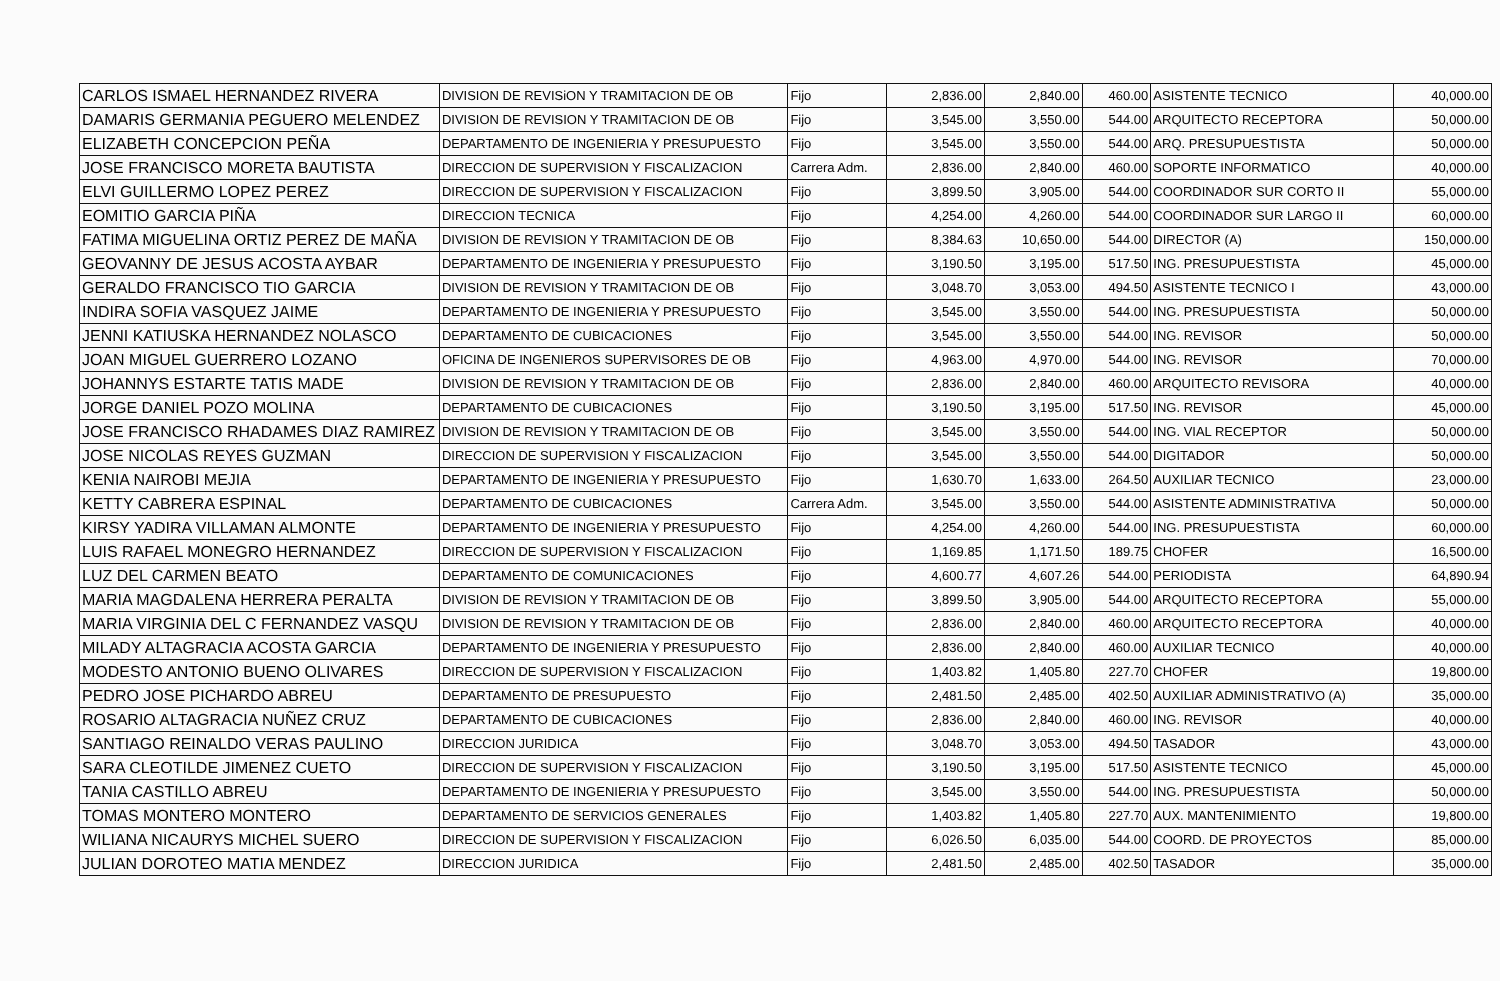| CARLOS ISMAEL HERNANDEZ RIVERA | DIVISION DE REVISiON Y TRAMITACION DE OB | Fijo | 2,836.00 | 2,840.00 | 460.00 | ASISTENTE TECNICO | 40,000.00 |
| DAMARIS GERMANIA PEGUERO MELENDEZ | DIVISION DE REVISION Y TRAMITACION DE OB | Fijo | 3,545.00 | 3,550.00 | 544.00 | ARQUITECTO RECEPTORA | 50,000.00 |
| ELIZABETH CONCEPCION PEÑA | DEPARTAMENTO DE INGENIERIA Y PRESUPUESTO | Fijo | 3,545.00 | 3,550.00 | 544.00 | ARQ. PRESUPUESTISTA | 50,000.00 |
| JOSE FRANCISCO MORETA BAUTISTA | DIRECCION DE SUPERVISION Y FISCALIZACION | Carrera Adm. | 2,836.00 | 2,840.00 | 460.00 | SOPORTE INFORMATICO | 40,000.00 |
| ELVI GUILLERMO LOPEZ PEREZ | DIRECCION DE SUPERVISION Y FISCALIZACION | Fijo | 3,899.50 | 3,905.00 | 544.00 | COORDINADOR SUR CORTO II | 55,000.00 |
| EOMITIO GARCIA PIÑA | DIRECCION TECNICA | Fijo | 4,254.00 | 4,260.00 | 544.00 | COORDINADOR SUR LARGO II | 60,000.00 |
| FATIMA MIGUELINA ORTIZ PEREZ DE MAÑA | DIVISION DE REVISION Y TRAMITACION DE OB | Fijo | 8,384.63 | 10,650.00 | 544.00 | DIRECTOR (A) | 150,000.00 |
| GEOVANNY DE JESUS ACOSTA AYBAR | DEPARTAMENTO DE INGENIERIA Y PRESUPUESTO | Fijo | 3,190.50 | 3,195.00 | 517.50 | ING. PRESUPUESTISTA | 45,000.00 |
| GERALDO FRANCISCO TIO GARCIA | DIVISION DE REVISION Y TRAMITACION DE OB | Fijo | 3,048.70 | 3,053.00 | 494.50 | ASISTENTE TECNICO I | 43,000.00 |
| INDIRA SOFIA VASQUEZ JAIME | DEPARTAMENTO DE INGENIERIA Y PRESUPUESTO | Fijo | 3,545.00 | 3,550.00 | 544.00 | ING. PRESUPUESTISTA | 50,000.00 |
| JENNI KATIUSKA HERNANDEZ NOLASCO | DEPARTAMENTO DE CUBICACIONES | Fijo | 3,545.00 | 3,550.00 | 544.00 | ING. REVISOR | 50,000.00 |
| JOAN MIGUEL GUERRERO LOZANO | OFICINA DE INGENIEROS SUPERVISORES DE OB | Fijo | 4,963.00 | 4,970.00 | 544.00 | ING. REVISOR | 70,000.00 |
| JOHANNYS ESTARTE TATIS MADE | DIVISION DE REVISION Y TRAMITACION DE OB | Fijo | 2,836.00 | 2,840.00 | 460.00 | ARQUITECTO REVISORA | 40,000.00 |
| JORGE DANIEL POZO MOLINA | DEPARTAMENTO DE CUBICACIONES | Fijo | 3,190.50 | 3,195.00 | 517.50 | ING. REVISOR | 45,000.00 |
| JOSE FRANCISCO RHADAMES DIAZ RAMIREZ | DIVISION DE REVISION Y TRAMITACION DE OB | Fijo | 3,545.00 | 3,550.00 | 544.00 | ING. VIAL RECEPTOR | 50,000.00 |
| JOSE NICOLAS REYES GUZMAN | DIRECCION DE SUPERVISION Y FISCALIZACION | Fijo | 3,545.00 | 3,550.00 | 544.00 | DIGITADOR | 50,000.00 |
| KENIA NAIROBI MEJIA | DEPARTAMENTO DE INGENIERIA Y PRESUPUESTO | Fijo | 1,630.70 | 1,633.00 | 264.50 | AUXILIAR TECNICO | 23,000.00 |
| KETTY CABRERA ESPINAL | DEPARTAMENTO DE CUBICACIONES | Carrera Adm. | 3,545.00 | 3,550.00 | 544.00 | ASISTENTE ADMINISTRATIVA | 50,000.00 |
| KIRSY YADIRA VILLAMAN ALMONTE | DEPARTAMENTO DE INGENIERIA Y PRESUPUESTO | Fijo | 4,254.00 | 4,260.00 | 544.00 | ING. PRESUPUESTISTA | 60,000.00 |
| LUIS RAFAEL MONEGRO HERNANDEZ | DIRECCION DE SUPERVISION Y FISCALIZACION | Fijo | 1,169.85 | 1,171.50 | 189.75 | CHOFER | 16,500.00 |
| LUZ DEL CARMEN BEATO | DEPARTAMENTO DE COMUNICACIONES | Fijo | 4,600.77 | 4,607.26 | 544.00 | PERIODISTA | 64,890.94 |
| MARIA MAGDALENA HERRERA PERALTA | DIVISION DE REVISION Y TRAMITACION DE OB | Fijo | 3,899.50 | 3,905.00 | 544.00 | ARQUITECTO RECEPTORA | 55,000.00 |
| MARIA VIRGINIA DEL C FERNANDEZ VASQU | DIVISION DE REVISION Y TRAMITACION DE OB | Fijo | 2,836.00 | 2,840.00 | 460.00 | ARQUITECTO RECEPTORA | 40,000.00 |
| MILADY ALTAGRACIA ACOSTA GARCIA | DEPARTAMENTO DE INGENIERIA Y PRESUPUESTO | Fijo | 2,836.00 | 2,840.00 | 460.00 | AUXILIAR TECNICO | 40,000.00 |
| MODESTO ANTONIO BUENO OLIVARES | DIRECCION DE SUPERVISION Y FISCALIZACION | Fijo | 1,403.82 | 1,405.80 | 227.70 | CHOFER | 19,800.00 |
| PEDRO JOSE PICHARDO ABREU | DEPARTAMENTO DE PRESUPUESTO | Fijo | 2,481.50 | 2,485.00 | 402.50 | AUXILIAR ADMINISTRATIVO (A) | 35,000.00 |
| ROSARIO ALTAGRACIA NUÑEZ CRUZ | DEPARTAMENTO DE CUBICACIONES | Fijo | 2,836.00 | 2,840.00 | 460.00 | ING. REVISOR | 40,000.00 |
| SANTIAGO REINALDO VERAS PAULINO | DIRECCION JURIDICA | Fijo | 3,048.70 | 3,053.00 | 494.50 | TASADOR | 43,000.00 |
| SARA CLEOTILDE JIMENEZ CUETO | DIRECCION DE SUPERVISION Y FISCALIZACION | Fijo | 3,190.50 | 3,195.00 | 517.50 | ASISTENTE TECNICO | 45,000.00 |
| TANIA CASTILLO ABREU | DEPARTAMENTO DE INGENIERIA Y PRESUPUESTO | Fijo | 3,545.00 | 3,550.00 | 544.00 | ING. PRESUPUESTISTA | 50,000.00 |
| TOMAS MONTERO MONTERO | DEPARTAMENTO DE SERVICIOS GENERALES | Fijo | 1,403.82 | 1,405.80 | 227.70 | AUX. MANTENIMIENTO | 19,800.00 |
| WILIANA NICAURYS MICHEL SUERO | DIRECCION DE SUPERVISION Y FISCALIZACION | Fijo | 6,026.50 | 6,035.00 | 544.00 | COORD. DE PROYECTOS | 85,000.00 |
| JULIAN DOROTEO MATIA MENDEZ | DIRECCION JURIDICA | Fijo | 2,481.50 | 2,485.00 | 402.50 | TASADOR | 35,000.00 |